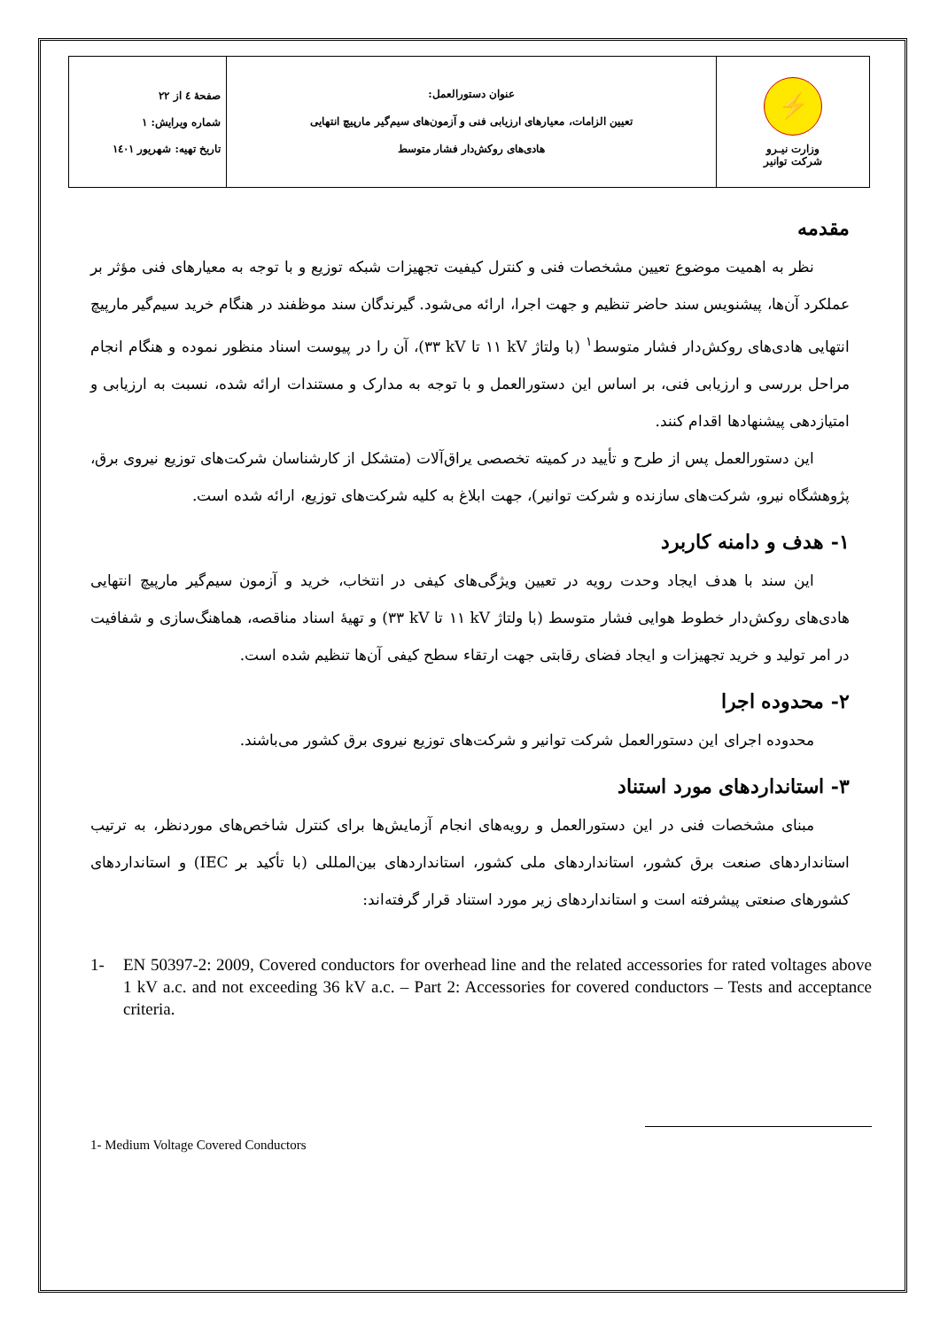| ⚡ وزارت نیـرو شرکت توانیر | عنوان دستورالعمل: تعیین الزامات، معیارهای ارزیابی فنی و آزمون‌های سیم‌گیر مارپیچ انتهایی هادی‌های روکش‌دار فشار متوسط | صفحهٔ ٤ از ٢٢ شماره ویرایش: ١ تاریخ تهیه: شهریور ١٤٠١ |
مقدمه
نظر به اهمیت موضوع تعیین مشخصات فنی و کنترل کیفیت تجهیزات شبکه توزیع و با توجه به معیارهای فنی مؤثر بر عملکرد آن‌ها، پیشنویس سند حاضر تنظیم و جهت اجرا، ارائه می‌شود. گیرندگان سند موظفند در هنگام خرید سیم‌گیر مارپیچ انتهایی هادی‌های روکش‌دار فشار متوسط<sup>١</sup> (با ولتاژ kV ١١ تا kV ٣٣)، آن را در پیوست اسناد منظور نموده و هنگام انجام مراحل بررسی و ارزیابی فنی، بر اساس این دستورالعمل و با توجه به مدارک و مستندات ارائه شده، نسبت به ارزیابی و امتیازدهی پیشنهادها اقدام کنند.
این دستورالعمل پس از طرح و تأیید در کمیته تخصصی یراق‌آلات (متشکل از کارشناسان شرکت‌های توزیع نیروی برق، پژوهشگاه نیرو، شرکت‌های سازنده و شرکت توانیر)، جهت ابلاغ به کلیه شرکت‌های توزیع، ارائه شده است.
١- هدف و دامنه کاربرد
این سند با هدف ایجاد وحدت رویه در تعیین ویژگی‌های کیفی در انتخاب، خرید و آزمون سیم‌گیر مارپیچ انتهایی هادی‌های روکش‌دار خطوط هوایی فشار متوسط (با ولتاژ kV ١١ تا kV ٣٣) و تهیهٔ اسناد مناقصه، هماهنگ‌سازی و شفافیت در امر تولید و خرید تجهیزات و ایجاد فضای رقابتی جهت ارتقاء سطح کیفی آن‌ها تنظیم شده است.
٢- محدوده اجرا
محدوده اجرای این دستورالعمل شرکت توانیر و شرکت‌های توزیع نیروی برق کشور می‌باشند.
٣- استانداردهای مورد استناد
مبنای مشخصات فنی در این دستورالعمل و رویه‌های انجام آزمایش‌ها برای کنترل شاخص‌های موردنظر، به ترتیب استانداردهای صنعت برق کشور، استانداردهای ملی کشور، استانداردهای بین‌المللی (با تأکید بر IEC) و استانداردهای کشورهای صنعتی پیشرفته است و استانداردهای زیر مورد استناد قرار گرفته‌اند:
1- EN 50397-2: 2009, Covered conductors for overhead line and the related accessories for rated voltages above 1 kV a.c. and not exceeding 36 kV a.c. – Part 2: Accessories for covered conductors – Tests and acceptance criteria.
1- Medium Voltage Covered Conductors